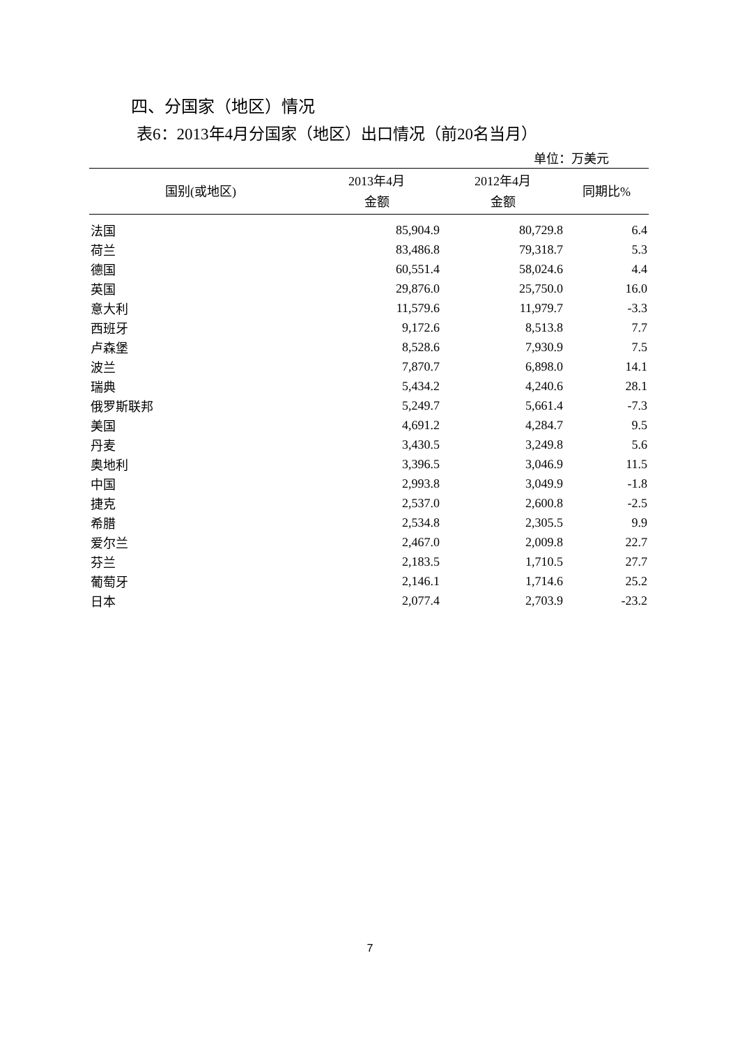四、分国家（地区）情况
表6：2013年4月分国家（地区）出口情况（前20名当月）
单位：万美元
| 国别(或地区) | 2013年4月 金额 | 2012年4月 金额 | 同期比% |
| --- | --- | --- | --- |
| 法国 | 85,904.9 | 80,729.8 | 6.4 |
| 荷兰 | 83,486.8 | 79,318.7 | 5.3 |
| 德国 | 60,551.4 | 58,024.6 | 4.4 |
| 英国 | 29,876.0 | 25,750.0 | 16.0 |
| 意大利 | 11,579.6 | 11,979.7 | -3.3 |
| 西班牙 | 9,172.6 | 8,513.8 | 7.7 |
| 卢森堡 | 8,528.6 | 7,930.9 | 7.5 |
| 波兰 | 7,870.7 | 6,898.0 | 14.1 |
| 瑞典 | 5,434.2 | 4,240.6 | 28.1 |
| 俄罗斯联邦 | 5,249.7 | 5,661.4 | -7.3 |
| 美国 | 4,691.2 | 4,284.7 | 9.5 |
| 丹麦 | 3,430.5 | 3,249.8 | 5.6 |
| 奥地利 | 3,396.5 | 3,046.9 | 11.5 |
| 中国 | 2,993.8 | 3,049.9 | -1.8 |
| 捷克 | 2,537.0 | 2,600.8 | -2.5 |
| 希腊 | 2,534.8 | 2,305.5 | 9.9 |
| 爱尔兰 | 2,467.0 | 2,009.8 | 22.7 |
| 芬兰 | 2,183.5 | 1,710.5 | 27.7 |
| 葡萄牙 | 2,146.1 | 1,714.6 | 25.2 |
| 日本 | 2,077.4 | 2,703.9 | -23.2 |
7